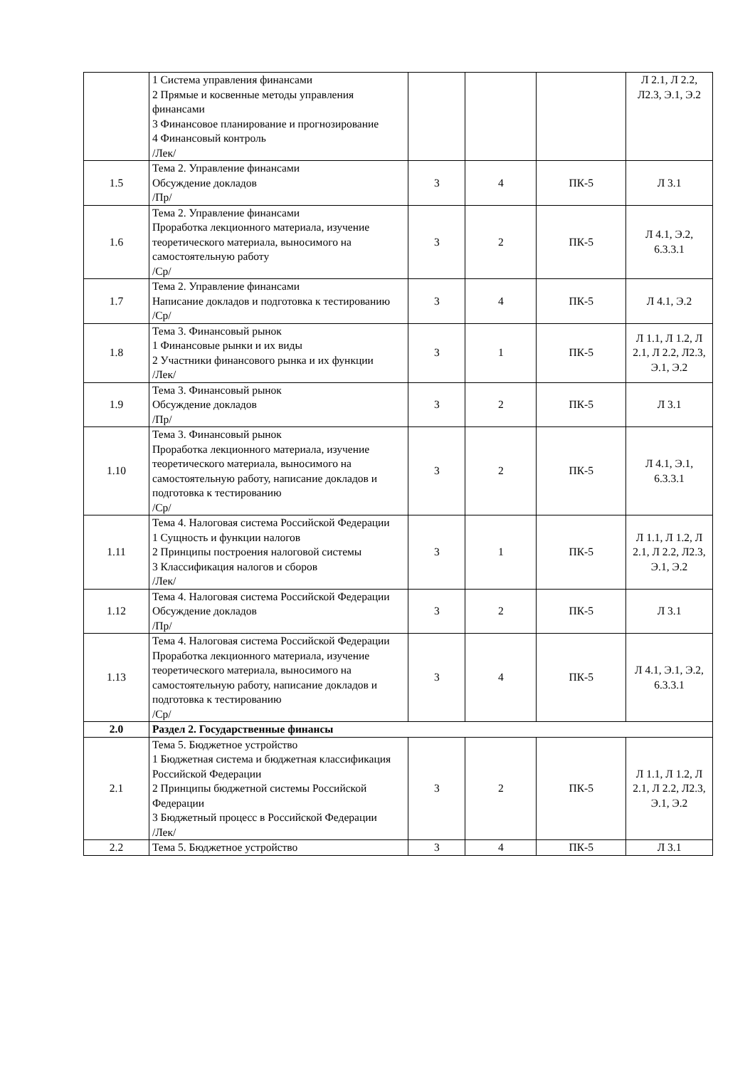| | 1 Система управления финансами 2 Прямые и косвенные методы управления финансами 3 Финансовое планирование и прогнозирование 4 Финансовый контроль /Лек/ | | | | Л 2.1, Л 2.2, Л2.3, Э.1, Э.2 |
| 1.5 | Тема 2. Управление финансами Обсуждение докладов /Пр/ | 3 | 4 | ПК-5 | Л 3.1 |
| 1.6 | Тема 2. Управление финансами Проработка лекционного материала, изучение теоретического материала, выносимого на самостоятельную работу /Ср/ | 3 | 2 | ПК-5 | Л 4.1, Э.2, 6.3.3.1 |
| 1.7 | Тема 2. Управление финансами Написание докладов и подготовка к тестированию /Ср/ | 3 | 4 | ПК-5 | Л 4.1, Э.2 |
| 1.8 | Тема 3. Финансовый рынок 1 Финансовые рынки и их виды 2 Участники финансового рынка и их функции /Лек/ | 3 | 1 | ПК-5 | Л 1.1, Л 1.2, Л 2.1, Л 2.2, Л2.3, Э.1, Э.2 |
| 1.9 | Тема 3. Финансовый рынок Обсуждение докладов /Пр/ | 3 | 2 | ПК-5 | Л 3.1 |
| 1.10 | Тема 3. Финансовый рынок Проработка лекционного материала, изучение теоретического материала, выносимого на самостоятельную работу, написание докладов и подготовка к тестированию /Ср/ | 3 | 2 | ПК-5 | Л 4.1, Э.1, 6.3.3.1 |
| 1.11 | Тема 4. Налоговая система Российской Федерации 1 Сущность и функции налогов 2 Принципы построения налоговой системы 3 Классификация налогов и сборов /Лек/ | 3 | 1 | ПК-5 | Л 1.1, Л 1.2, Л 2.1, Л 2.2, Л2.3, Э.1, Э.2 |
| 1.12 | Тема 4. Налоговая система Российской Федерации Обсуждение докладов /Пр/ | 3 | 2 | ПК-5 | Л 3.1 |
| 1.13 | Тема 4. Налоговая система Российской Федерации Проработка лекционного материала, изучение теоретического материала, выносимого на самостоятельную работу, написание докладов и подготовка к тестированию /Ср/ | 3 | 4 | ПК-5 | Л 4.1, Э.1, Э.2, 6.3.3.1 |
| 2.0 | Раздел 2. Государственные финансы | | | | |
| 2.1 | Тема 5. Бюджетное устройство 1 Бюджетная система и бюджетная классификация Российской Федерации 2 Принципы бюджетной системы Российской Федерации 3 Бюджетный процесс в Российской Федерации /Лек/ | 3 | 2 | ПК-5 | Л 1.1, Л 1.2, Л 2.1, Л 2.2, Л2.3, Э.1, Э.2 |
| 2.2 | Тема 5. Бюджетное устройство | 3 | 4 | ПК-5 | Л 3.1 |